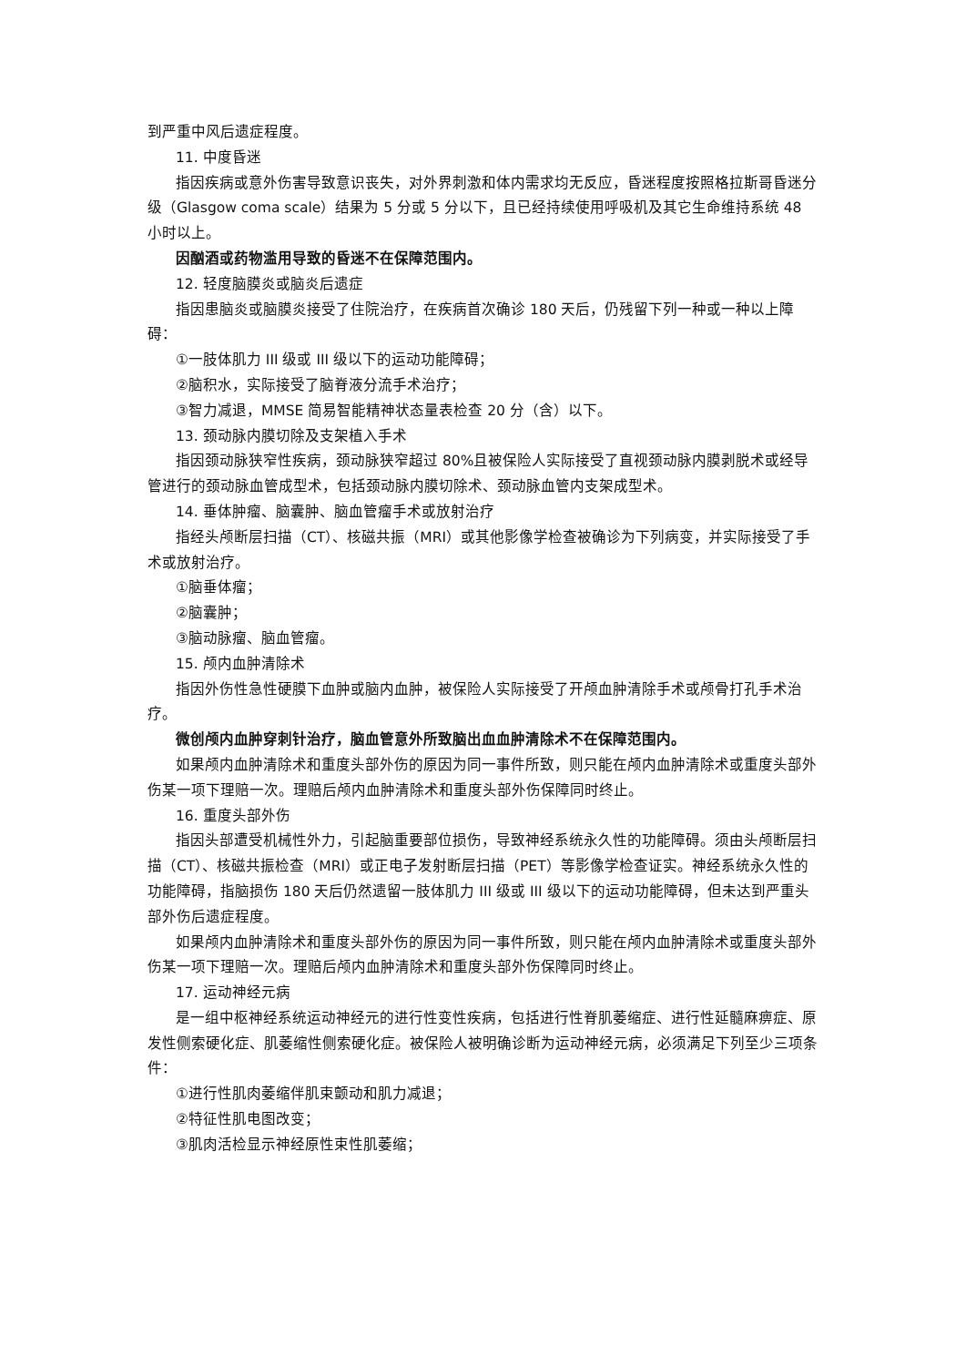到严重中风后遗症程度。
11. 中度昏迷
指因疾病或意外伤害导致意识丧失，对外界刺激和体内需求均无反应，昏迷程度按照格拉斯哥昏迷分级（Glasgow coma scale）结果为 5 分或 5 分以下，且已经持续使用呼吸机及其它生命维持系统 48 小时以上。
因酗酒或药物滥用导致的昏迷不在保障范围内。
12. 轻度脑膜炎或脑炎后遗症
指因患脑炎或脑膜炎接受了住院治疗，在疾病首次确诊 180 天后，仍残留下列一种或一种以上障碍：
①一肢体肌力 III 级或 III 级以下的运动功能障碍；
②脑积水，实际接受了脑脊液分流手术治疗；
③智力减退，MMSE 简易智能精神状态量表检查 20 分（含）以下。
13. 颈动脉内膜切除及支架植入手术
指因颈动脉狭窄性疾病，颈动脉狭窄超过 80%且被保险人实际接受了直视颈动脉内膜剥脱术或经导管进行的颈动脉血管成型术，包括颈动脉内膜切除术、颈动脉血管内支架成型术。
14. 垂体肿瘤、脑囊肿、脑血管瘤手术或放射治疗
指经头颅断层扫描（CT）、核磁共振（MRI）或其他影像学检查被确诊为下列病变，并实际接受了手术或放射治疗。
①脑垂体瘤；
②脑囊肿；
③脑动脉瘤、脑血管瘤。
15. 颅内血肿清除术
指因外伤性急性硬膜下血肿或脑内血肿，被保险人实际接受了开颅血肿清除手术或颅骨打孔手术治疗。
微创颅内血肿穿刺针治疗，脑血管意外所致脑出血血肿清除术不在保障范围内。
如果颅内血肿清除术和重度头部外伤的原因为同一事件所致，则只能在颅内血肿清除术或重度头部外伤某一项下理赔一次。理赔后颅内血肿清除术和重度头部外伤保障同时终止。
16. 重度头部外伤
指因头部遭受机械性外力，引起脑重要部位损伤，导致神经系统永久性的功能障碍。须由头颅断层扫描（CT）、核磁共振检查（MRI）或正电子发射断层扫描（PET）等影像学检查证实。神经系统永久性的功能障碍，指脑损伤 180 天后仍然遗留一肢体肌力 III 级或 III 级以下的运动功能障碍，但未达到严重头部外伤后遗症程度。
如果颅内血肿清除术和重度头部外伤的原因为同一事件所致，则只能在颅内血肿清除术或重度头部外伤某一项下理赔一次。理赔后颅内血肿清除术和重度头部外伤保障同时终止。
17. 运动神经元病
是一组中枢神经系统运动神经元的进行性变性疾病，包括进行性脊肌萎缩症、进行性延髓麻痹症、原发性侧索硬化症、肌萎缩性侧索硬化症。被保险人被明确诊断为运动神经元病，必须满足下列至少三项条件：
①进行性肌肉萎缩伴肌束颤动和肌力减退；
②特征性肌电图改变；
③肌肉活检显示神经原性束性肌萎缩；